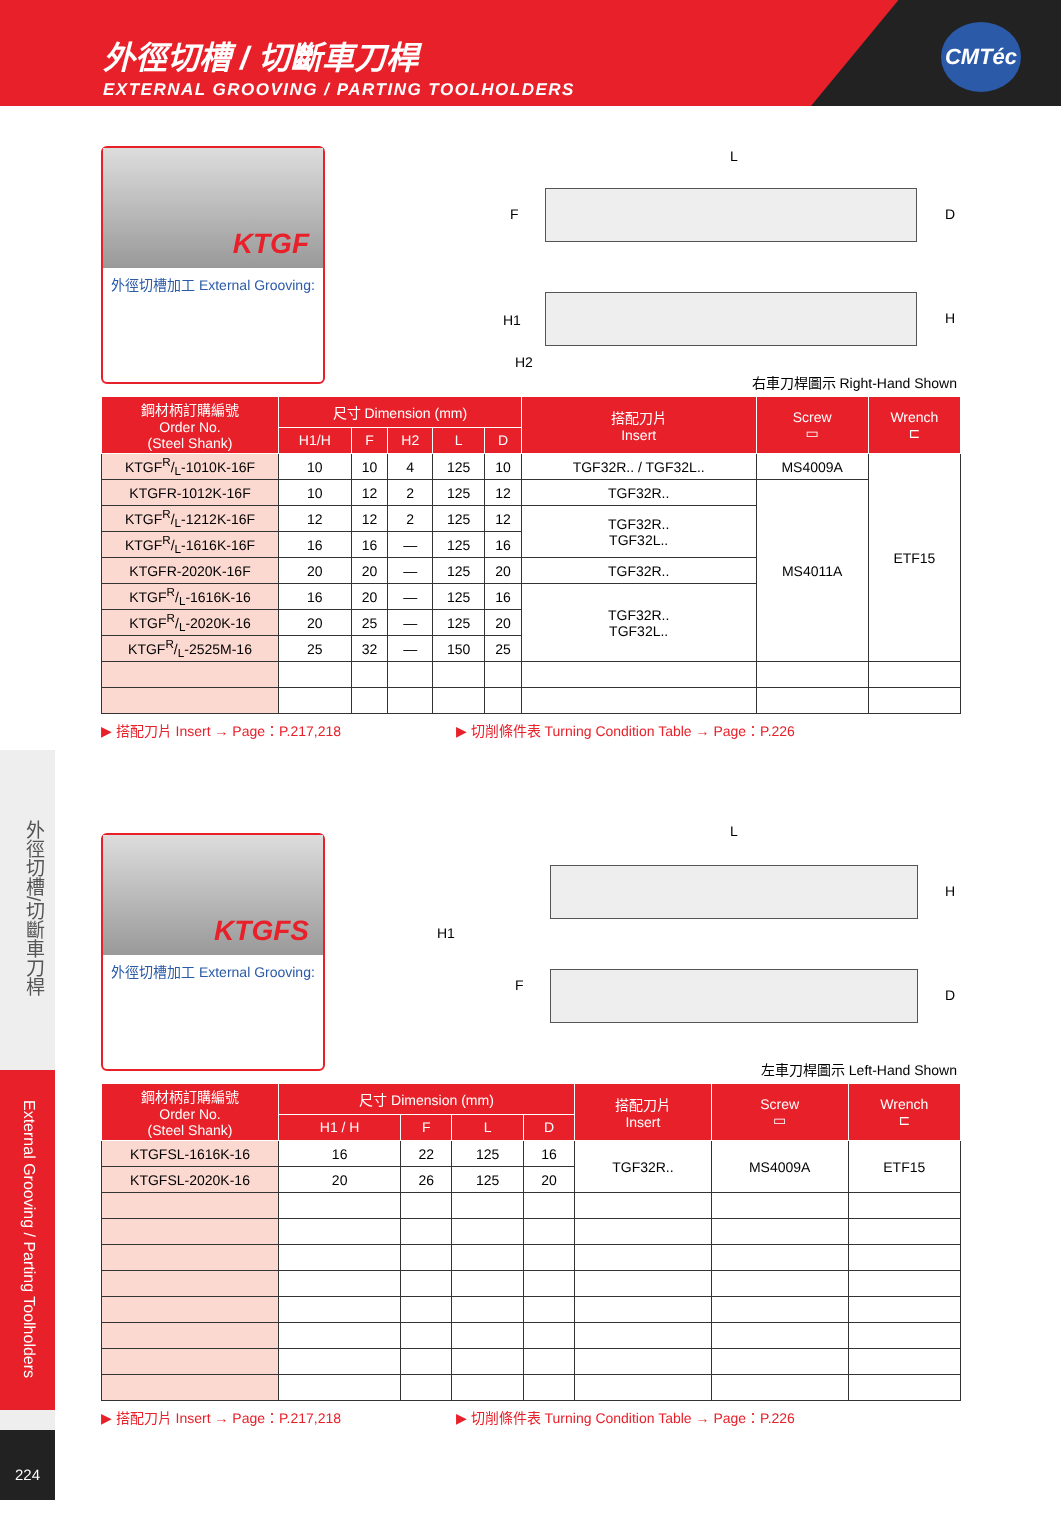外徑切槽 / 切斷車刀桿
EXTERNAL GROOVING / PARTING TOOLHOLDERS
CMTéc
外徑切槽/切斷車刀桿
External Grooving / Parting Toolholders
224
KTGF
外徑切槽加工 External Grooving:
L
F D
H1 H
H2
右車刀桿圖示 Right-Hand Shown
| 鋼材柄訂購編號 Order No. (Steel Shank) | 尺寸 Dimension (mm) | | | | | 搭配刀片 Insert | Screw ▭ | Wrench ⊏ |
| --- | --- | --- | --- | --- | --- | --- | --- | --- |
| | H1/H | F | H2 | L | D | | | |
| KTGFR/L-1010K-16F | 10 | 10 | 4 | 125 | 10 | TGF32R.. / TGF32L.. | MS4009A | ETF15 |
| KTGFR-1012K-16F | 10 | 12 | 2 | 125 | 12 | TGF32R.. | MS4011A | |
| KTGFR/L-1212K-16F | 12 | 12 | 2 | 125 | 12 | TGF32R.. TGF32L.. | | |
| KTGFR/L-1616K-16F | 16 | 16 | — | 125 | 16 | | | |
| KTGFR-2020K-16F | 20 | 20 | — | 125 | 20 | TGF32R.. | | |
| KTGFR/L-1616K-16 | 16 | 20 | — | 125 | 16 | TGF32R.. TGF32L.. | | |
| KTGFR/L-2020K-16 | 20 | 25 | — | 125 | 20 | | | |
| KTGFR/L-2525M-16 | 25 | 32 | — | 150 | 25 | | | |
▶ 搭配刀片 Insert → Page：P.217,218 ▶ 切削條件表 Turning Condition Table → Page：P.226
KTGFS
外徑切槽加工 External Grooving:
L
H
H1
F
D
左車刀桿圖示 Left-Hand Shown
| 鋼材柄訂購編號 Order No. (Steel Shank) | 尺寸 Dimension (mm) | | | | 搭配刀片 Insert | Screw ▭ | Wrench ⊏ |
| --- | --- | --- | --- | --- | --- | --- | --- |
| | H1 / H | F | L | D | | | |
| KTGFSL-1616K-16 | 16 | 22 | 125 | 16 | TGF32R.. | MS4009A | ETF15 |
| KTGFSL-2020K-16 | 20 | 26 | 125 | 20 | | | |
▶ 搭配刀片 Insert → Page：P.217,218 ▶ 切削條件表 Turning Condition Table → Page：P.226